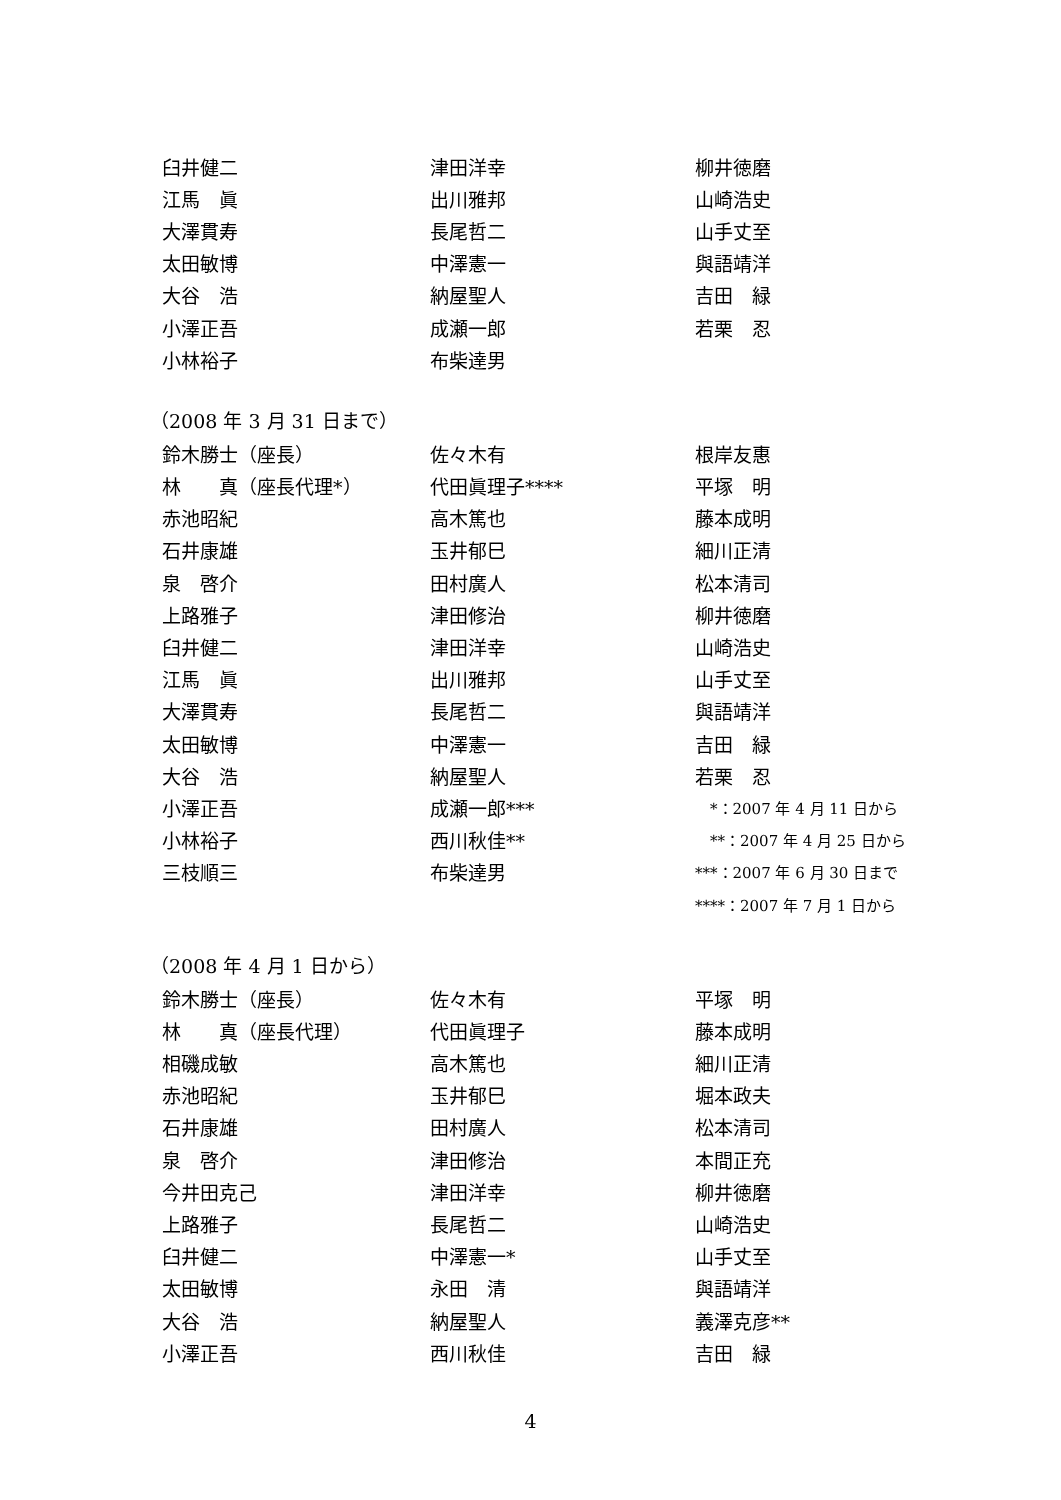| 臼井健二 | 津田洋幸 | 柳井徳磨 |
| 江馬 眞 | 出川雅邦 | 山崎浩史 |
| 大澤貫寿 | 長尾哲二 | 山手丈至 |
| 太田敏博 | 中澤憲一 | 與語靖洋 |
| 大谷 浩 | 納屋聖人 | 吉田 緑 |
| 小澤正吾 | 成瀬一郎 | 若栗 忍 |
| 小林裕子 | 布柴達男 | |
（2008 年 3 月 31 日まで）
| 鈴木勝士（座長） | 佐々木有 | 根岸友惠 |
| 林 真（座長代理*） | 代田眞理子**** | 平塚 明 |
| 赤池昭紀 | 高木篤也 | 藤本成明 |
| 石井康雄 | 玉井郁巳 | 細川正清 |
| 泉 啓介 | 田村廣人 | 松本清司 |
| 上路雅子 | 津田修治 | 柳井徳磨 |
| 臼井健二 | 津田洋幸 | 山崎浩史 |
| 江馬 眞 | 出川雅邦 | 山手丈至 |
| 大澤貫寿 | 長尾哲二 | 與語靖洋 |
| 太田敏博 | 中澤憲一 | 吉田 緑 |
| 大谷 浩 | 納屋聖人 | 若栗 忍 |
| 小澤正吾 | 成瀬一郎*** | *：2007 年 4 月 11 日から |
| 小林裕子 | 西川秋佳** | **：2007 年 4 月 25 日から |
| 三枝順三 | 布柴達男 | ***：2007 年 6 月 30 日まで |
| | | ****：2007 年 7 月 1 日から |
（2008 年 4 月 1 日から）
| 鈴木勝士（座長） | 佐々木有 | 平塚 明 |
| 林 真（座長代理） | 代田眞理子 | 藤本成明 |
| 相磯成敏 | 高木篤也 | 細川正清 |
| 赤池昭紀 | 玉井郁巳 | 堀本政夫 |
| 石井康雄 | 田村廣人 | 松本清司 |
| 泉 啓介 | 津田修治 | 本間正充 |
| 今井田克己 | 津田洋幸 | 柳井徳磨 |
| 上路雅子 | 長尾哲二 | 山崎浩史 |
| 臼井健二 | 中澤憲一* | 山手丈至 |
| 太田敏博 | 永田 清 | 與語靖洋 |
| 大谷 浩 | 納屋聖人 | 義澤克彦** |
| 小澤正吾 | 西川秋佳 | 吉田 緑 |
4